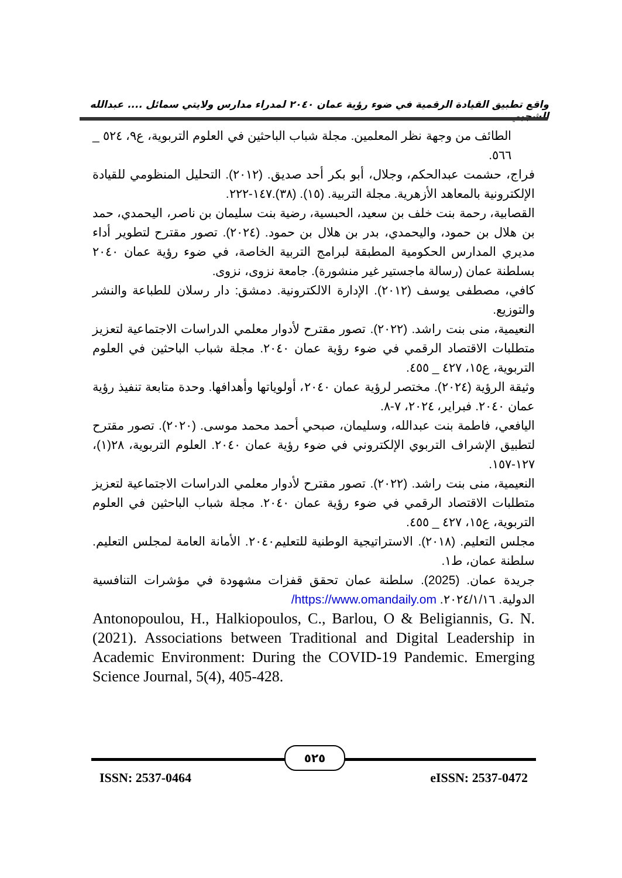واقع تطبيق القيادة الرقمية في ضوء رؤية عمان ٢٠٤٠ لمدراء مدارس ولايتي سمائل .... عبدالله الشجبي
الطائف من وجهة نظر المعلمين. مجلة شباب الباحثين في العلوم التربوية، ع٩، ٥٢٤ _ ٥٦٦.
فراج، حشمت عبدالحكم، وجلال، أبو بكر أحد صديق. (٢٠١٢). التحليل المنظومي للقيادة الإلكترونية بالمعاهد الأزهرية. مجلة التربية. (١٥). (٣٨).١٤٧-٢٢٢.
القصابية، رحمة بنت خلف بن سعيد، الحبسية، رضية بنت سليمان بن ناصر، اليحمدي، حمد بن هلال بن حمود، واليحمدي، بدر بن هلال بن حمود. (٢٠٢٤). تصور مقترح لتطوير أداء مديري المدارس الحكومية المطبقة لبرامج التربية الخاصة، في ضوء رؤية عمان ٢٠٤٠ بسلطنة عمان (رسالة ماجستير غير منشورة). جامعة نزوى، نزوى.
كافي، مصطفى يوسف (٢٠١٢). الإدارة الالكترونية. دمشق: دار رسلان للطباعة والنشر والتوزيع.
النعيمية، منى بنت راشد. (٢٠٢٢). تصور مقترح لأدوار معلمي الدراسات الاجتماعية لتعزيز متطلبات الاقتصاد الرقمي في ضوء رؤية عمان ٢٠٤٠. مجلة شباب الباحثين في العلوم التربوية، ع١٥، ٤٢٧ _ ٤٥٥.
وثيقة الرؤية (٢٠٢٤). مختصر لرؤية عمان ٢٠٤٠، أولوياتها وأهدافها. وحدة متابعة تنفيذ رؤية عمان ٢٠٤٠. فبراير، ٢٠٢٤، ٧-٨.
اليافعي، فاطمة بنت عبدالله، وسليمان، صبحي أحمد محمد موسى. (٢٠٢٠). تصور مقترح لتطبيق الإشراف التربوي الإلكتروني في ضوء رؤية عمان ٢٠٤٠. العلوم التربوية، ٢٨(١)، ١٢٧-١٥٧.
النعيمية، منى بنت راشد. (٢٠٢٢). تصور مقترح لأدوار معلمي الدراسات الاجتماعية لتعزيز متطلبات الاقتصاد الرقمي في ضوء رؤية عمان ٢٠٤٠. مجلة شباب الباحثين في العلوم التربوية، ع١٥، ٤٢٧ _ ٤٥٥.
مجلس التعليم. (٢٠١٨). الاستراتيجية الوطنية للتعليم٢٠٤٠. الأمانة العامة لمجلس التعليم. سلطنة عمان، ط١.
جريدة عمان. (2025). سلطنة عمان تحقق قفزات مشهودة في مؤشرات التنافسية الدولية. ٢٠٢٤/١/١٦. https://www.omandaily.om/
Antonopoulou, H., Halkiopoulos, C., Barlou, O & Beligiannis, G. N. (2021). Associations between Traditional and Digital Leadership in Academic Environment: During the COVID-19 Pandemic. Emerging Science Journal, 5(4), 405-428.
٥٢٥
ISSN: 2537-0464 eISSN: 2537-0472